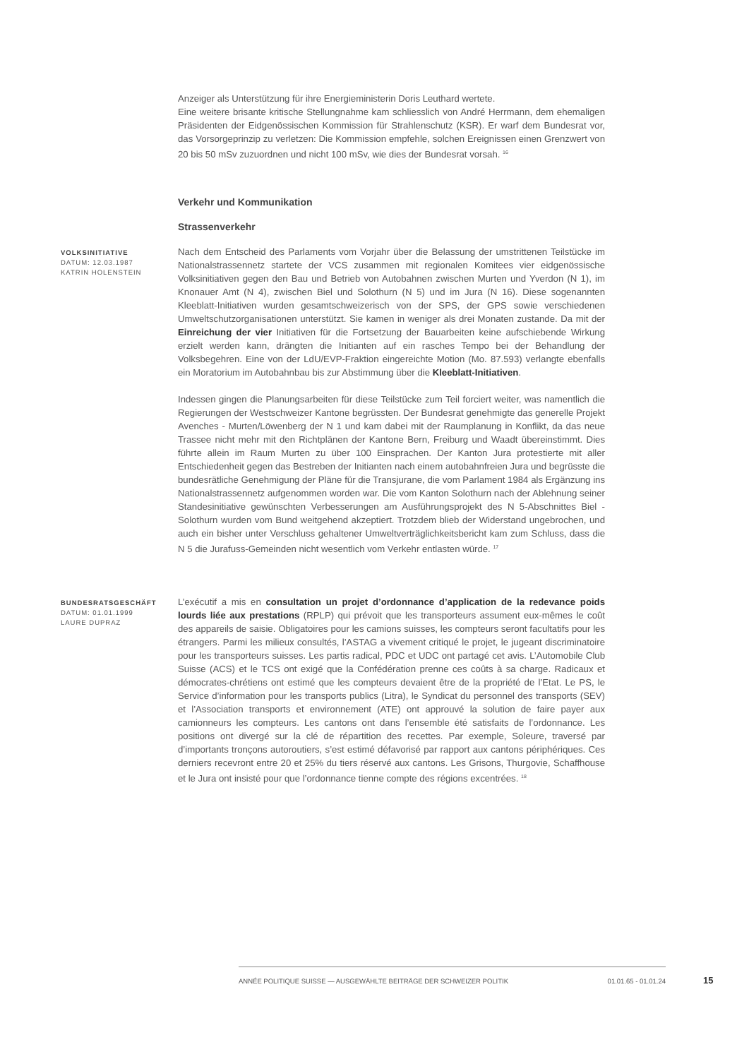Anzeiger als Unterstützung für ihre Energieministerin Doris Leuthard wertete.
Eine weitere brisante kritische Stellungnahme kam schliesslich von André Herrmann, dem ehemaligen Präsidenten der Eidgenössischen Kommission für Strahlenschutz (KSR). Er warf dem Bundesrat vor, das Vorsorgeprinzip zu verletzen: Die Kommission empfehle, solchen Ereignissen einen Grenzwert von 20 bis 50 mSv zuzuordnen und nicht 100 mSv, wie dies der Bundesrat vorsah. <sup>16</sup>
Verkehr und Kommunikation
Strassenverkehr
VOLKSINITIATIVE
DATUM: 12.03.1987
KATRIN HOLENSTEIN
Nach dem Entscheid des Parlaments vom Vorjahr über die Belassung der umstrittenen Teilstücke im Nationalstrassennetz startete der VCS zusammen mit regionalen Komitees vier eidgenössische Volksinitiativen gegen den Bau und Betrieb von Autobahnen zwischen Murten und Yverdon (N 1), im Knonauer Amt (N 4), zwischen Biel und Solothurn (N 5) und im Jura (N 16). Diese sogenannten Kleeblatt-Initiativen wurden gesamtschweizerisch von der SPS, der GPS sowie verschiedenen Umweltschutzorganisationen unterstützt. Sie kamen in weniger als drei Monaten zustande. Da mit der Einreichung der vier Initiativen für die Fortsetzung der Bauarbeiten keine aufschiebende Wirkung erzielt werden kann, drängten die Initianten auf ein rasches Tempo bei der Behandlung der Volksbegehren. Eine von der LdU/EVP-Fraktion eingereichte Motion (Mo. 87.593) verlangte ebenfalls ein Moratorium im Autobahnbau bis zur Abstimmung über die Kleeblatt-Initiativen.
Indessen gingen die Planungsarbeiten für diese Teilstücke zum Teil forciert weiter, was namentlich die Regierungen der Westschweizer Kantone begrüssten. Der Bundesrat genehmigte das generelle Projekt Avenches - Murten/Löwenberg der N 1 und kam dabei mit der Raumplanung in Konflikt, da das neue Trassee nicht mehr mit den Richtplänen der Kantone Bern, Freiburg und Waadt übereinstimmt. Dies führte allein im Raum Murten zu über 100 Einsprachen. Der Kanton Jura protestierte mit aller Entschiedenheit gegen das Bestreben der Initianten nach einem autobahnfreien Jura und begrüsste die bundesrätliche Genehmigung der Pläne für die Transjurane, die vom Parlament 1984 als Ergänzung ins Nationalstrassennetz aufgenommen worden war. Die vom Kanton Solothurn nach der Ablehnung seiner Standesinitiative gewünschten Verbesserungen am Ausführungsprojekt des N 5-Abschnittes Biel - Solothurn wurden vom Bund weitgehend akzeptiert. Trotzdem blieb der Widerstand ungebrochen, und auch ein bisher unter Verschluss gehaltener Umweltverträglichkeitsbericht kam zum Schluss, dass die N 5 die Jurafuss-Gemeinden nicht wesentlich vom Verkehr entlasten würde. <sup>17</sup>
BUNDESRATSGESCHÄFT
DATUM: 01.01.1999
LAURE DUPRAZ
L’exécutif a mis en consultation un projet d’ordonnance d’application de la redevance poids lourds liée aux prestations (RPLP) qui prévoit que les transporteurs assument eux-mêmes le coût des appareils de saisie. Obligatoires pour les camions suisses, les compteurs seront facultatifs pour les étrangers. Parmi les milieux consultés, l’ASTAG a vivement critiqué le projet, le jugeant discriminatoire pour les transporteurs suisses. Les partis radical, PDC et UDC ont partagé cet avis. L’Automobile Club Suisse (ACS) et le TCS ont exigé que la Confédération prenne ces coûts à sa charge. Radicaux et démocrates-chrétiens ont estimé que les compteurs devaient être de la propriété de l’Etat. Le PS, le Service d’information pour les transports publics (Litra), le Syndicat du personnel des transports (SEV) et l’Association transports et environnement (ATE) ont approuvé la solution de faire payer aux camionneurs les compteurs. Les cantons ont dans l’ensemble été satisfaits de l’ordonnance. Les positions ont divergé sur la clé de répartition des recettes. Par exemple, Soleure, traversé par d’importants tronçons autoroutiers, s’est estimé défavorisé par rapport aux cantons périphériques. Ces derniers recevront entre 20 et 25% du tiers réservé aux cantons. Les Grisons, Thurgovie, Schaffhouse et le Jura ont insisté pour que l’ordonnance tienne compte des régions excentrées. <sup>18</sup>
ANNÉE POLITIQUE SUISSE — AUSGEWÄHLTE BEITRÄGE DER SCHWEIZER POLITIK 01.01.65 - 01.01.24
15